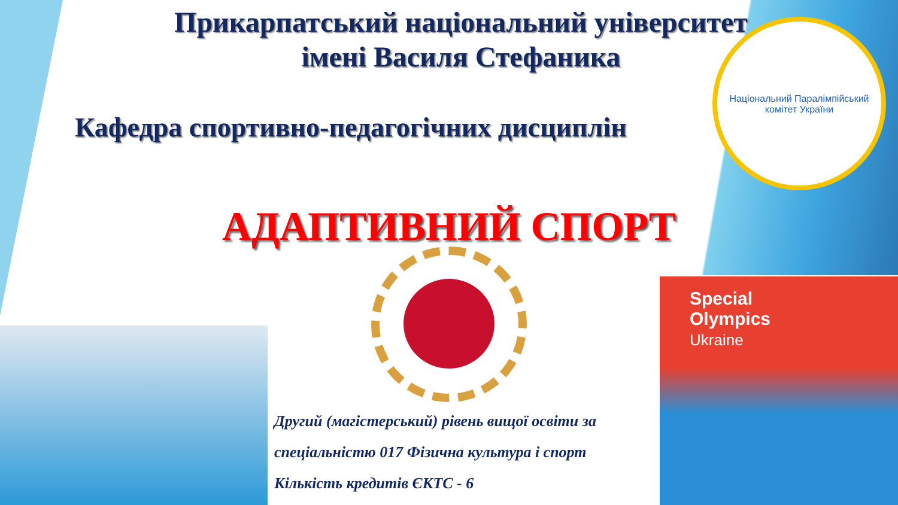Прикарпатський національний університет
імені Василя Стефаника
Кафедра спортивно-педагогічних дисциплін
Національний Паралімпійський комітет України
АДАПТИВНИЙ СПОРТ
Special
Olympics
Ukraine
Другий (магістерський) рівень вищої освіти за
спеціальністю 017 Фізична культура і спорт
Кількість кредитів ЄКТС - 6